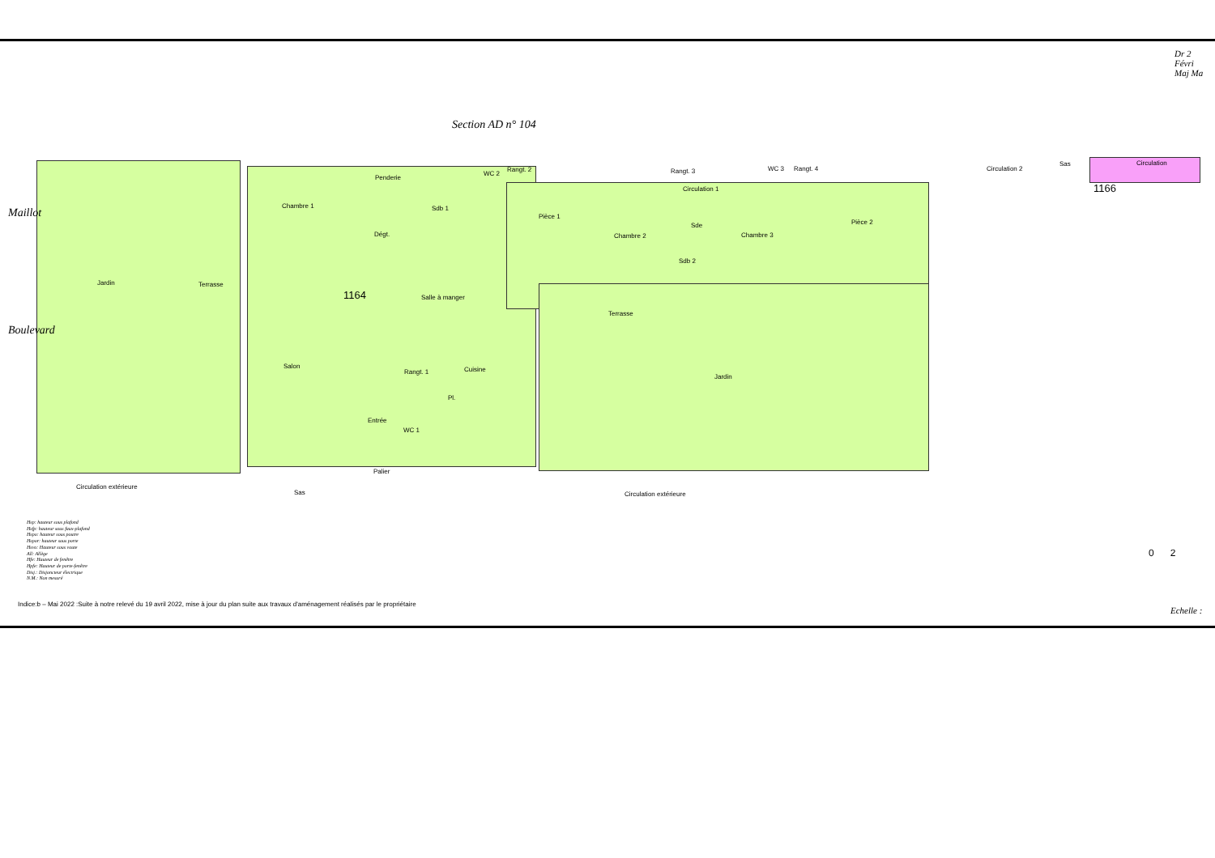Dr 2
Févri
Maj Ma
Section AD n° 104
Maillot
Boulevard
Jardin Terrasse
Chambre 1
Penderie
Sdb 1
Dégt.
WC 2
Rangt. 2 Rangt. 3
Circulation 1
WC 3 Rangt. 4 Circulation 2
Sas Circulation
1166
Pièce 1
Chambre 2
Sde
Sdb 2
Chambre 3
Pièce 2
1164 Salle à manger
Terrasse
Salon
Rangt. 1 Cuisine
Pl.
Jardin
Entrée
WC 1
Palier
Circulation extérieure
Sas Circulation extérieure
Hsp: hauteur sous plafond
Hsfp: hauteur sous faux-plafond
Hspo: hauteur sous poutre
Hspor: hauteur sous porte
Hsvo: Hauteur sous voute
All: Allège
Hfe: Hauteur de fenêtre
Hpfe: Hauteur de porte-fenêtre
Disj.: Disjoncteur électrique
N.M.: Non mesuré
0 2
Indice:b – Mai 2022 :Suite à notre relevé du 19 avril 2022, mise à jour du plan suite aux travaux d'aménagement réalisés par le propriétaire
Echelle :